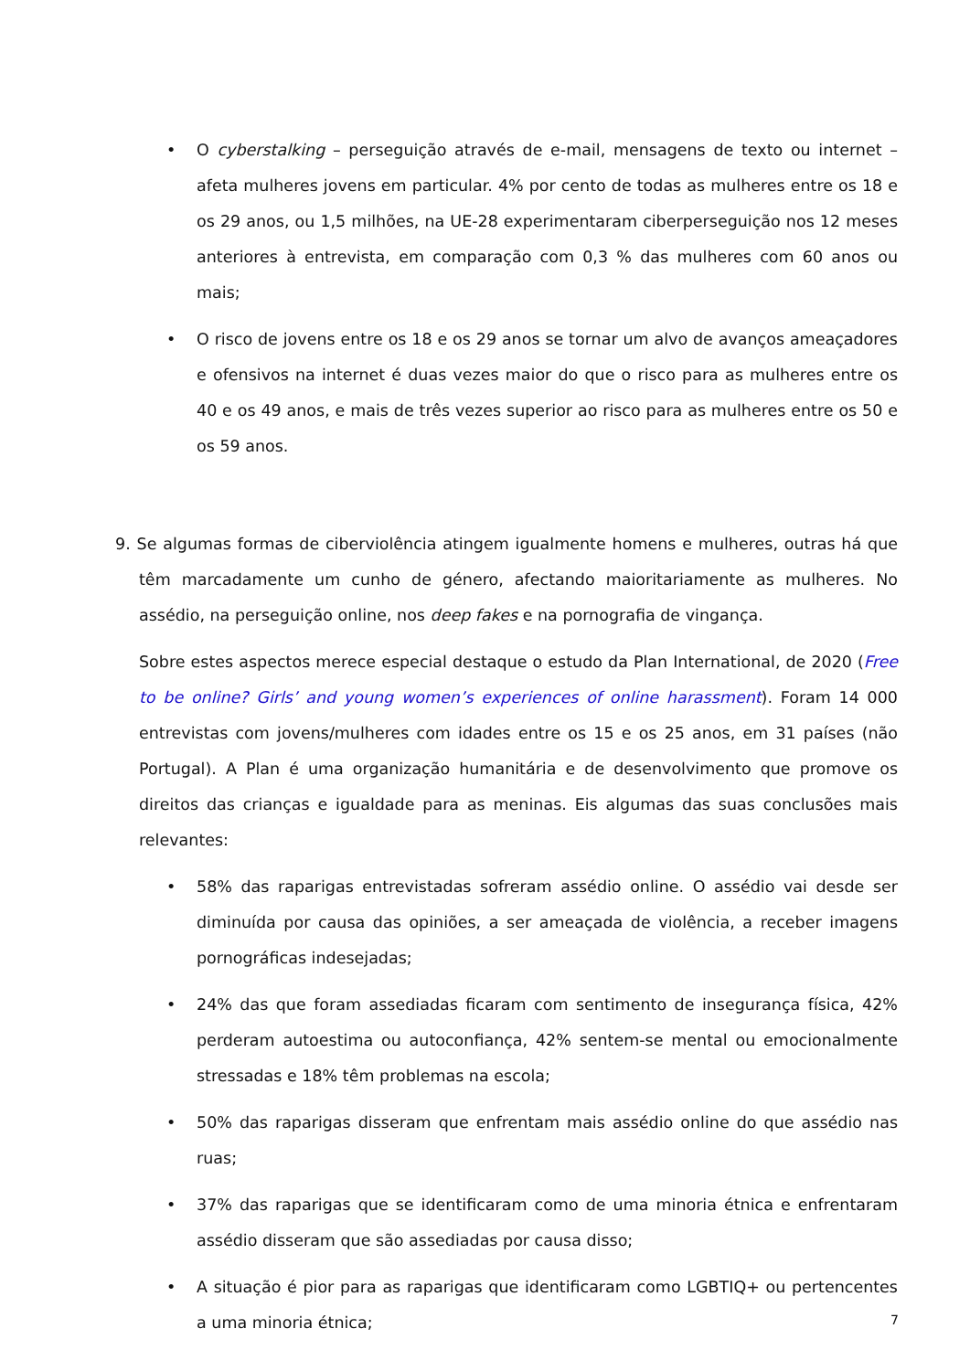• O cyberstalking – perseguição através de e-mail, mensagens de texto ou internet – afeta mulheres jovens em particular. 4% por cento de todas as mulheres entre os 18 e os 29 anos, ou 1,5 milhões, na UE-28 experimentaram ciberperseguição nos 12 meses anteriores à entrevista, em comparação com 0,3 % das mulheres com 60 anos ou mais;
• O risco de jovens entre os 18 e os 29 anos se tornar um alvo de avanços ameaçadores e ofensivos na internet é duas vezes maior do que o risco para as mulheres entre os 40 e os 49 anos, e mais de três vezes superior ao risco para as mulheres entre os 50 e os 59 anos.
9. Se algumas formas de ciberviolência atingem igualmente homens e mulheres, outras há que têm marcadamente um cunho de género, afectando maioritariamente as mulheres. No assédio, na perseguição online, nos deep fakes e na pornografia de vingança.
Sobre estes aspectos merece especial destaque o estudo da Plan International, de 2020 (Free to be online? Girls’ and young women’s experiences of online harassment). Foram 14 000 entrevistas com jovens/mulheres com idades entre os 15 e os 25 anos, em 31 países (não Portugal). A Plan é uma organização humanitária e de desenvolvimento que promove os direitos das crianças e igualdade para as meninas. Eis algumas das suas conclusões mais relevantes:
• 58% das raparigas entrevistadas sofreram assédio online. O assédio vai desde ser diminuída por causa das opiniões, a ser ameaçada de violência, a receber imagens pornográficas indesejadas;
• 24% das que foram assediadas ficaram com sentimento de insegurança física, 42% perderam autoestima ou autoconfiança, 42% sentem-se mental ou emocionalmente stressadas e 18% têm problemas na escola;
• 50% das raparigas disseram que enfrentam mais assédio online do que assédio nas ruas;
• 37% das raparigas que se identificaram como de uma minoria étnica e enfrentaram assédio disseram que são assediadas por causa disso;
• A situação é pior para as raparigas que identificaram como LGBTIQ+ ou pertencentes a uma minoria étnica;
7